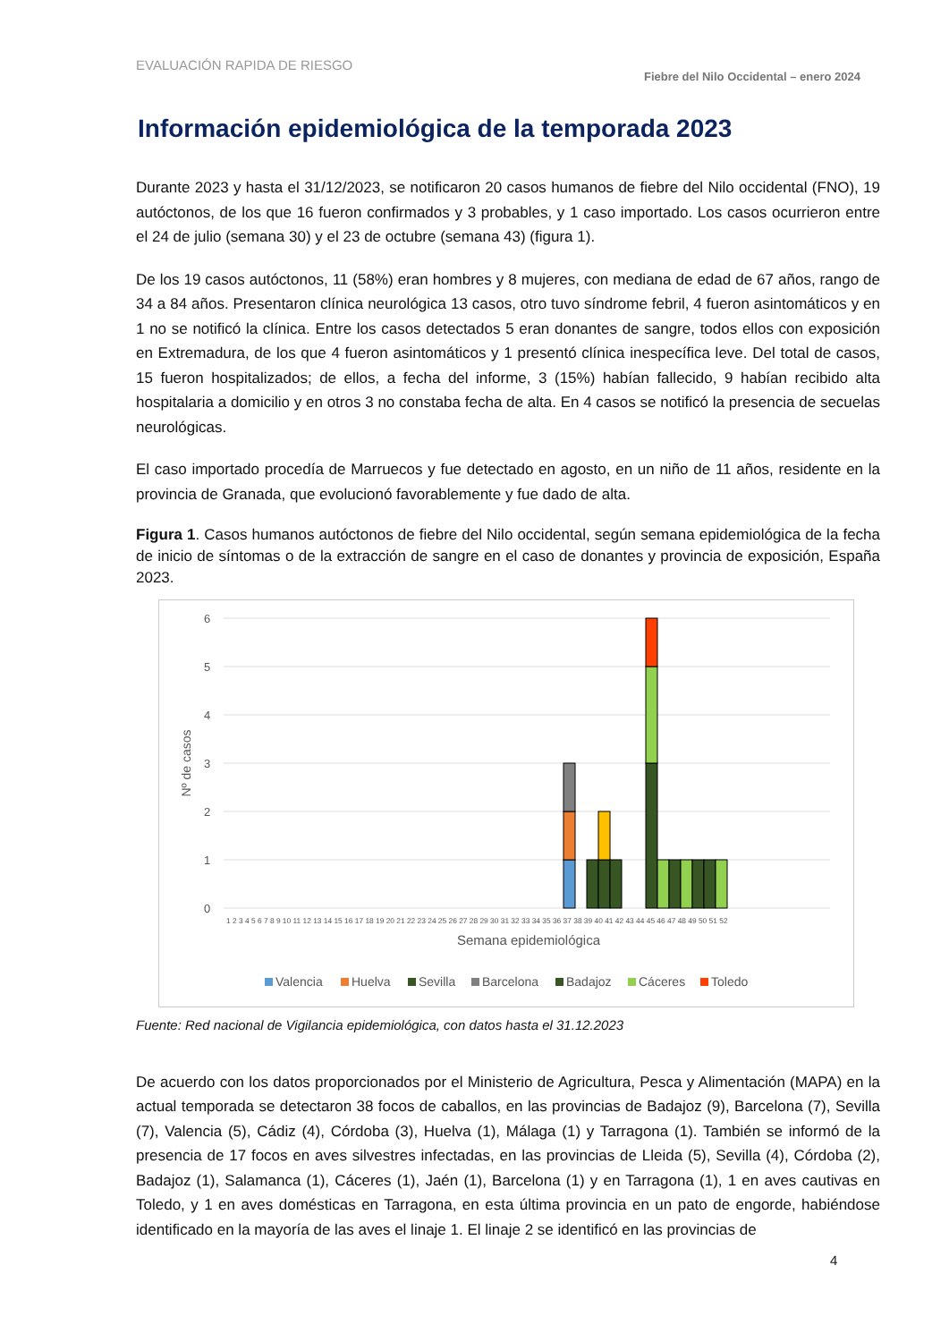EVALUACIÓN RAPIDA DE RIESGO Fiebre del Nilo Occidental – enero 2024
Información epidemiológica de la temporada 2023
Durante 2023 y hasta el 31/12/2023, se notificaron 20 casos humanos de fiebre del Nilo occidental (FNO), 19 autóctonos, de los que 16 fueron confirmados y 3 probables, y 1 caso importado. Los casos ocurrieron entre el 24 de julio (semana 30) y el 23 de octubre (semana 43) (figura 1).
De los 19 casos autóctonos, 11 (58%) eran hombres y 8 mujeres, con mediana de edad de 67 años, rango de 34 a 84 años. Presentaron clínica neurológica 13 casos, otro tuvo síndrome febril, 4 fueron asintomáticos y en 1 no se notificó la clínica. Entre los casos detectados 5 eran donantes de sangre, todos ellos con exposición en Extremadura, de los que 4 fueron asintomáticos y 1 presentó clínica inespecífica leve. Del total de casos, 15 fueron hospitalizados; de ellos, a fecha del informe, 3 (15%) habían fallecido, 9 habían recibido alta hospitalaria a domicilio y en otros 3 no constaba fecha de alta. En 4 casos se notificó la presencia de secuelas neurológicas.
El caso importado procedía de Marruecos y fue detectado en agosto, en un niño de 11 años, residente en la provincia de Granada, que evolucionó favorablemente y fue dado de alta.
Figura 1. Casos humanos autóctonos de fiebre del Nilo occidental, según semana epidemiológica de la fecha de inicio de síntomas o de la extracción de sangre en el caso de donantes y provincia de exposición, España 2023.
6
5
4
3
2
1
0
Nº de casos
1 2 3 4 5 6 7 8 9 10 11 12 13 14 15 16 17 18 19 20 21 22 23 24 25 26 27 28 29 30 31 32 33 34 35 36 37 38 39 40 41 42 43 44 45 46 47 48 49 50 51 52
Semana epidemiológica
Valencia
Huelva
Sevilla
Barcelona
Badajoz
Cáceres
Toledo
Fuente: Red nacional de Vigilancia epidemiológica, con datos hasta el 31.12.2023
De acuerdo con los datos proporcionados por el Ministerio de Agricultura, Pesca y Alimentación (MAPA) en la actual temporada se detectaron 38 focos de caballos, en las provincias de Badajoz (9), Barcelona (7), Sevilla (7), Valencia (5), Cádiz (4), Córdoba (3), Huelva (1), Málaga (1) y Tarragona (1). También se informó de la presencia de 17 focos en aves silvestres infectadas, en las provincias de Lleida (5), Sevilla (4), Córdoba (2), Badajoz (1), Salamanca (1), Cáceres (1), Jaén (1), Barcelona (1) y en Tarragona (1), 1 en aves cautivas en Toledo, y 1 en aves domésticas en Tarragona, en esta última provincia en un pato de engorde, habiéndose identificado en la mayoría de las aves el linaje 1. El linaje 2 se identificó en las provincias de
4